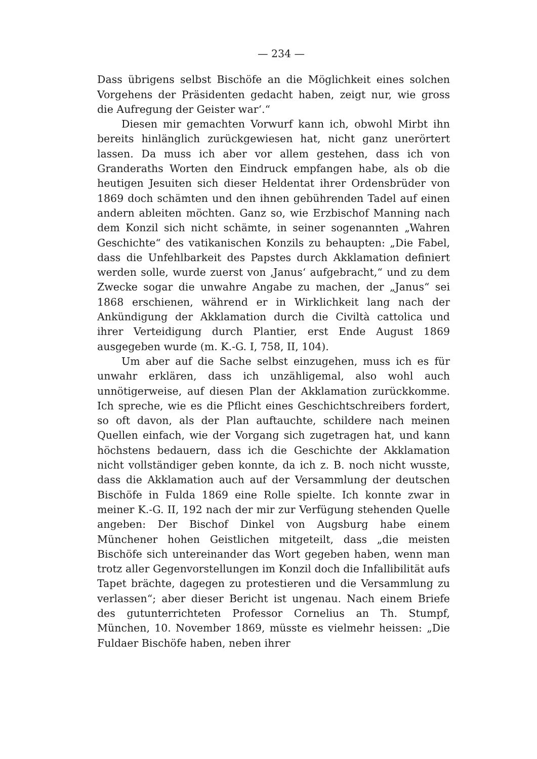— 234 —
Dass übrigens selbst Bischöfe an die Möglichkeit eines solchen Vorgehens der Präsidenten gedacht haben, zeigt nur, wie gross die Aufregung der Geister war‘.“
Diesen mir gemachten Vorwurf kann ich, obwohl Mirbt ihn bereits hinlänglich zurückgewiesen hat, nicht ganz unerörtert lassen. Da muss ich aber vor allem gestehen, dass ich von Granderaths Worten den Eindruck empfangen habe, als ob die heutigen Jesuiten sich dieser Heldentat ihrer Ordensbrüder von 1869 doch schämten und den ihnen gebührenden Tadel auf einen andern ableiten möchten. Ganz so, wie Erzbischof Manning nach dem Konzil sich nicht schämte, in seiner sogenannten „Wahren Geschichte“ des vatikanischen Konzils zu behaupten: „Die Fabel, dass die Unfehlbarkeit des Papstes durch Akklamation definiert werden solle, wurde zuerst von ‚Janus‘ aufgebracht,“ und zu dem Zwecke sogar die unwahre Angabe zu machen, der „Janus“ sei 1868 erschienen, während er in Wirklichkeit lang nach der Ankündigung der Akklamation durch die Civiltà cattolica und ihrer Verteidigung durch Plantier, erst Ende August 1869 ausgegeben wurde (m. K.-G. I, 758, II, 104).
Um aber auf die Sache selbst einzugehen, muss ich es für unwahr erklären, dass ich unzähligemal, also wohl auch unnötigerweise, auf diesen Plan der Akklamation zurückkomme. Ich spreche, wie es die Pflicht eines Geschichtschreibers fordert, so oft davon, als der Plan auftauchte, schildere nach meinen Quellen einfach, wie der Vorgang sich zugetragen hat, und kann höchstens bedauern, dass ich die Geschichte der Akklamation nicht vollständiger geben konnte, da ich z. B. noch nicht wusste, dass die Akklamation auch auf der Versammlung der deutschen Bischöfe in Fulda 1869 eine Rolle spielte. Ich konnte zwar in meiner K.-G. II, 192 nach der mir zur Verfügung stehenden Quelle angeben: Der Bischof Dinkel von Augsburg habe einem Münchener hohen Geistlichen mitgeteilt, dass „die meisten Bischöfe sich untereinander das Wort gegeben haben, wenn man trotz aller Gegenvorstellungen im Konzil doch die Infallibilität aufs Tapet brächte, dagegen zu protestieren und die Versammlung zu verlassen“; aber dieser Bericht ist ungenau. Nach einem Briefe des gutunterrichteten Professor Cornelius an Th. Stumpf, München, 10. November 1869, müsste es vielmehr heissen: „Die Fuldaer Bischöfe haben, neben ihrer